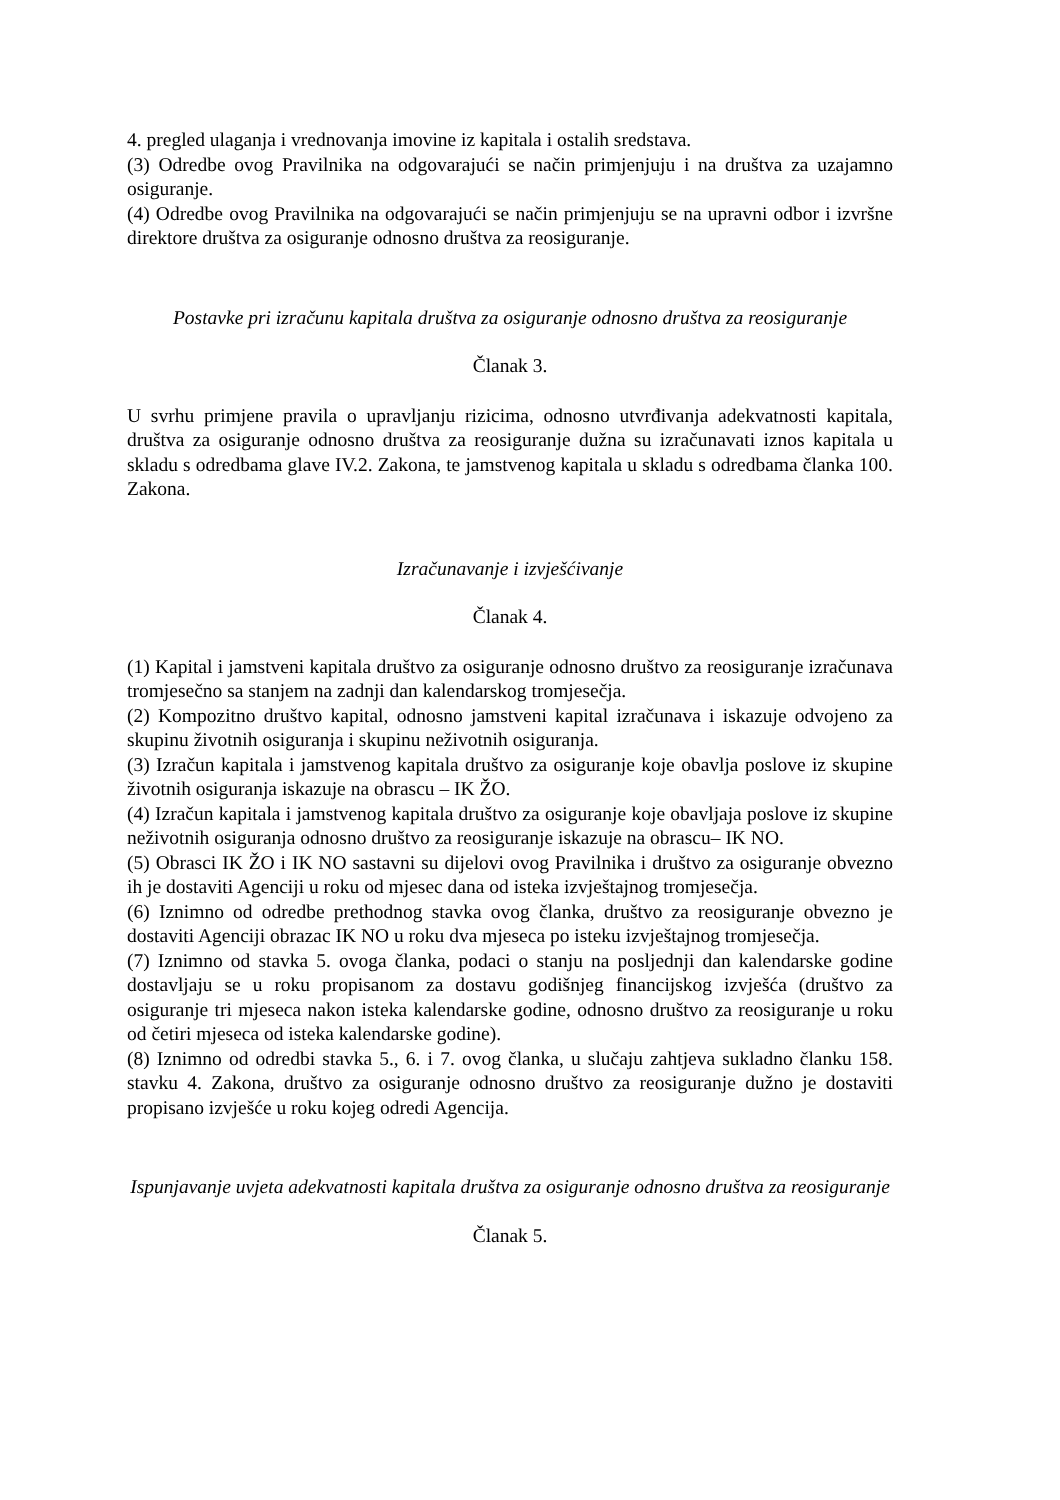4. pregled ulaganja i vrednovanja imovine iz kapitala i ostalih sredstava.
(3) Odredbe ovog Pravilnika na odgovarajući se način primjenjuju i na društva za uzajamno osiguranje.
(4) Odredbe ovog Pravilnika na odgovarajući se način primjenjuju se na upravni odbor i izvršne direktore društva za osiguranje odnosno društva za reosiguranje.
Postavke pri izračunu kapitala društva za osiguranje odnosno društva za reosiguranje
Članak 3.
U svrhu primjene pravila o upravljanju rizicima, odnosno utvrđivanja adekvatnosti kapitala, društva za osiguranje odnosno društva za reosiguranje dužna su izračunavati iznos kapitala u skladu s odredbama glave IV.2. Zakona, te jamstvenog kapitala u skladu s odredbama članka 100. Zakona.
Izračunavanje i izvješćivanje
Članak 4.
(1) Kapital i jamstveni kapitala društvo za osiguranje odnosno društvo za reosiguranje izračunava tromjesečno sa stanjem na zadnji dan kalendarskog tromjesečja.
(2) Kompozitno društvo kapital, odnosno jamstveni kapital izračunava i iskazuje odvojeno za skupinu životnih osiguranja i skupinu neživotnih osiguranja.
(3) Izračun kapitala i jamstvenog kapitala društvo za osiguranje koje obavlja poslove iz skupine životnih osiguranja iskazuje na obrascu – IK ŽO.
(4) Izračun kapitala i jamstvenog kapitala društvo za osiguranje koje obavljaja poslove iz skupine neživotnih osiguranja odnosno društvo za reosiguranje iskazuje na obrascu– IK NO.
(5) Obrasci IK ŽO i IK NO sastavni su dijelovi ovog Pravilnika i društvo za osiguranje obvezno ih je dostaviti Agenciji u roku od mjesec dana od isteka izvještajnog tromjesečja.
(6) Iznimno od odredbe prethodnog stavka ovog članka, društvo za reosiguranje obvezno je dostaviti Agenciji obrazac IK NO u roku dva mjeseca po isteku izvještajnog tromjesečja.
(7) Iznimno od stavka 5. ovoga članka, podaci o stanju na posljednji dan kalendarske godine dostavljaju se u roku propisanom za dostavu godišnjeg financijskog izvješća (društvo za osiguranje tri mjeseca nakon isteka kalendarske godine, odnosno društvo za reosiguranje u roku od četiri mjeseca od isteka kalendarske godine).
(8) Iznimno od odredbi stavka 5., 6. i 7. ovog članka, u slučaju zahtjeva sukladno članku 158. stavku 4. Zakona, društvo za osiguranje odnosno društvo za reosiguranje dužno je dostaviti propisano izvješće u roku kojeg odredi Agencija.
Ispunjavanje uvjeta adekvatnosti kapitala društva za osiguranje odnosno društva za reosiguranje
Članak 5.